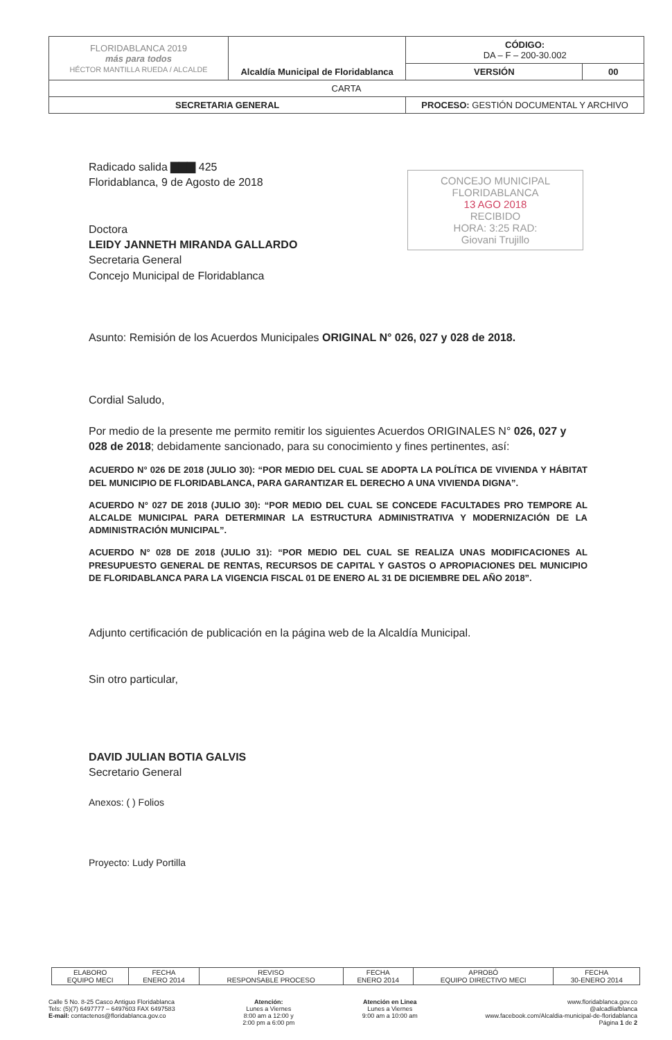| FLORIDABLANCA 2019 más para todos HÉCTOR MANTILLA RUEDA / ALCALDE | Alcaldía Municipal de Floridablanca | CÓDIGO: DA – F – 200-30.002 | |
| | | VERSIÓN | 00 |
| CARTA | | | |
| SECRETARIA GENERAL | | PROCESO: GESTIÓN DOCUMENTAL Y ARCHIVO | |
CONCEJO MUNICIPAL FLORIDABLANCA
13 AGO 2018
RECIBIDO
HORA: 3:25 RAD:
Giovani Trujillo
Radicado salida ▇▇▇ 425
Floridablanca, 9 de Agosto de 2018
Doctora
LEIDY JANNETH MIRANDA GALLARDO
Secretaria General
Concejo Municipal de Floridablanca
Asunto: Remisión de los Acuerdos Municipales ORIGINAL N° 026, 027 y 028 de 2018.
Cordial Saludo,
Por medio de la presente me permito remitir los siguientes Acuerdos ORIGINALES N° 026, 027 y 028 de 2018; debidamente sancionado, para su conocimiento y fines pertinentes, así:
ACUERDO N° 026 DE 2018 (JULIO 30): “POR MEDIO DEL CUAL SE ADOPTA LA POLÍTICA DE VIVIENDA Y HÁBITAT DEL MUNICIPIO DE FLORIDABLANCA, PARA GARANTIZAR EL DERECHO A UNA VIVIENDA DIGNA”.
ACUERDO N° 027 DE 2018 (JULIO 30): “POR MEDIO DEL CUAL SE CONCEDE FACULTADES PRO TEMPORE AL ALCALDE MUNICIPAL PARA DETERMINAR LA ESTRUCTURA ADMINISTRATIVA Y MODERNIZACIÓN DE LA ADMINISTRACIÓN MUNICIPAL”.
ACUERDO N° 028 DE 2018 (JULIO 31): “POR MEDIO DEL CUAL SE REALIZA UNAS MODIFICACIONES AL PRESUPUESTO GENERAL DE RENTAS, RECURSOS DE CAPITAL Y GASTOS O APROPIACIONES DEL MUNICIPIO DE FLORIDABLANCA PARA LA VIGENCIA FISCAL 01 DE ENERO AL 31 DE DICIEMBRE DEL AÑO 2018”.
Adjunto certificación de publicación en la página web de la Alcaldía Municipal.
Sin otro particular,
DAVID JULIAN BOTIA GALVIS
Secretario General
Anexos: ( ) Folios
Proyecto: Ludy Portilla
| ELABORO EQUIPO MECI | FECHA ENERO 2014 | REVISO RESPONSABLE PROCESO | FECHA ENERO 2014 | APROBÓ EQUIPO DIRECTIVO MECI | FECHA 30-ENERO 2014 |
Calle 5 No. 8-25 Casco Antiguo Floridablanca
Tels: (5)(7) 6497777 – 6497603 FAX 6497583
E-mail: contactenos@floridablanca.gov.co
Atención:
Lunes a Viernes
8:00 am a 12:00 y
2:00 pm a 6:00 pm
Atención en Linea
Lunes a Viernes
9:00 am a 10:00 am
www.floridablanca.gov.co
@alcadliafblanca
www.facebook.com/Alcaldia-municipal-de-floridablanca
Página 1 de 2